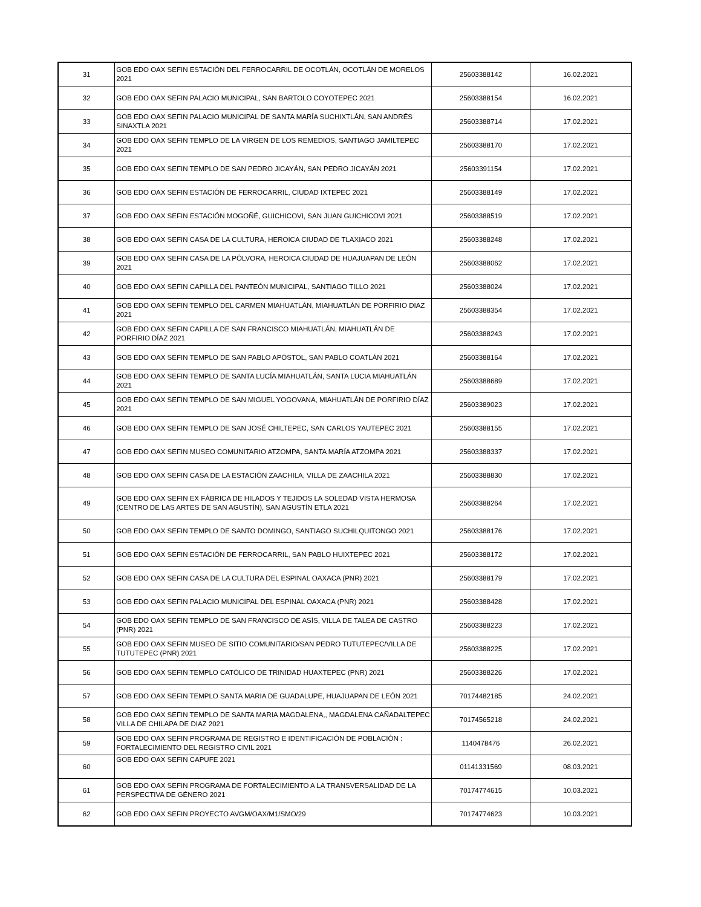| 31 | GOB EDO OAX SEFIN ESTACIÓN DEL FERROCARRIL DE OCOTLÁN, OCOTLÁN DE MORELOS 2021 | 25603388142 | 16.02.2021 |
| 32 | GOB EDO OAX SEFIN PALACIO MUNICIPAL, SAN BARTOLO COYOTEPEC 2021 | 25603388154 | 16.02.2021 |
| 33 | GOB EDO OAX SEFIN PALACIO MUNICIPAL DE SANTA MARÍA SUCHIXTLÁN, SAN ANDRÉS SINAXTLA 2021 | 25603388714 | 17.02.2021 |
| 34 | GOB EDO OAX SEFIN TEMPLO DE LA VIRGEN DE LOS REMEDIOS, SANTIAGO JAMILTEPEC 2021 | 25603388170 | 17.02.2021 |
| 35 | GOB EDO OAX SEFIN TEMPLO DE SAN PEDRO JICAYÁN, SAN PEDRO JICAYÁN 2021 | 25603391154 | 17.02.2021 |
| 36 | GOB EDO OAX SEFIN ESTACIÓN DE FERROCARRIL, CIUDAD IXTEPEC 2021 | 25603388149 | 17.02.2021 |
| 37 | GOB EDO OAX SEFIN ESTACIÓN MOGOÑÉ, GUICHICOVI, SAN JUAN GUICHICOVI 2021 | 25603388519 | 17.02.2021 |
| 38 | GOB EDO OAX SEFIN CASA DE LA CULTURA, HEROICA CIUDAD DE TLAXIACO 2021 | 25603388248 | 17.02.2021 |
| 39 | GOB EDO OAX SEFIN CASA DE LA PÓLVORA, HEROICA CIUDAD DE HUAJUAPAN DE LEÓN 2021 | 25603388062 | 17.02.2021 |
| 40 | GOB EDO OAX SEFIN CAPILLA DEL PANTEÓN MUNICIPAL, SANTIAGO TILLO 2021 | 25603388024 | 17.02.2021 |
| 41 | GOB EDO OAX SEFIN TEMPLO DEL CARMEN MIAHUATLÁN, MIAHUATLÁN DE PORFIRIO DIAZ 2021 | 25603388354 | 17.02.2021 |
| 42 | GOB EDO OAX SEFIN CAPILLA DE SAN FRANCISCO MIAHUATLÁN, MIAHUATLÁN DE PORFIRIO DÍAZ 2021 | 25603388243 | 17.02.2021 |
| 43 | GOB EDO OAX SEFIN TEMPLO DE SAN PABLO APÓSTOL, SAN PABLO COATLÁN 2021 | 25603388164 | 17.02.2021 |
| 44 | GOB EDO OAX SEFIN TEMPLO DE SANTA LUCÍA MIAHUATLÁN, SANTA LUCIA MIAHUATLÁN 2021 | 25603388689 | 17.02.2021 |
| 45 | GOB EDO OAX SEFIN TEMPLO DE SAN MIGUEL YOGOVANA, MIAHUATLÁN DE PORFIRIO DÍAZ 2021 | 25603389023 | 17.02.2021 |
| 46 | GOB EDO OAX SEFIN TEMPLO DE SAN JOSÉ CHILTEPEC, SAN CARLOS YAUTEPEC 2021 | 25603388155 | 17.02.2021 |
| 47 | GOB EDO OAX SEFIN MUSEO COMUNITARIO ATZOMPA, SANTA MARÍA ATZOMPA 2021 | 25603388337 | 17.02.2021 |
| 48 | GOB EDO OAX SEFIN CASA DE LA ESTACIÓN ZAACHILA, VILLA DE ZAACHILA 2021 | 25603388830 | 17.02.2021 |
| 49 | GOB EDO OAX SEFIN EX FÁBRICA DE HILADOS Y TEJIDOS LA SOLEDAD VISTA HERMOSA (CENTRO DE LAS ARTES DE SAN AGUSTÍN), SAN AGUSTÍN ETLA 2021 | 25603388264 | 17.02.2021 |
| 50 | GOB EDO OAX SEFIN TEMPLO DE SANTO DOMINGO, SANTIAGO SUCHILQUITONGO 2021 | 25603388176 | 17.02.2021 |
| 51 | GOB EDO OAX SEFIN ESTACIÓN DE FERROCARRIL, SAN PABLO HUIXTEPEC 2021 | 25603388172 | 17.02.2021 |
| 52 | GOB EDO OAX SEFIN CASA DE LA CULTURA DEL ESPINAL OAXACA (PNR) 2021 | 25603388179 | 17.02.2021 |
| 53 | GOB EDO OAX SEFIN PALACIO MUNICIPAL DEL ESPINAL OAXACA (PNR) 2021 | 25603388428 | 17.02.2021 |
| 54 | GOB EDO OAX SEFIN TEMPLO DE SAN FRANCISCO DE ASÍS, VILLA DE TALEA DE CASTRO (PNR) 2021 | 25603388223 | 17.02.2021 |
| 55 | GOB EDO OAX SEFIN MUSEO DE SITIO COMUNITARIO/SAN PEDRO TUTUTEPEC/VILLA DE TUTUTEPEC (PNR) 2021 | 25603388225 | 17.02.2021 |
| 56 | GOB EDO OAX SEFIN TEMPLO CATÓLICO DE TRINIDAD HUAXTEPEC (PNR) 2021 | 25603388226 | 17.02.2021 |
| 57 | GOB EDO OAX SEFIN TEMPLO SANTA MARIA DE GUADALUPE, HUAJUAPAN DE LEÓN 2021 | 70174482185 | 24.02.2021 |
| 58 | GOB EDO OAX SEFIN TEMPLO DE SANTA MARIA MAGDALENA,, MAGDALENA CAÑADALTEPEC VILLA DE CHILAPA DE DIAZ 2021 | 70174565218 | 24.02.2021 |
| 59 | GOB EDO OAX SEFIN PROGRAMA DE REGISTRO E IDENTIFICACIÓN DE POBLACIÓN : FORTALECIMIENTO DEL REGISTRO CIVIL 2021 | 1140478476 | 26.02.2021 |
| 60 | GOB EDO OAX SEFIN CAPUFE 2021 | 01141331569 | 08.03.2021 |
| 61 | GOB EDO OAX SEFIN PROGRAMA DE FORTALECIMIENTO A LA TRANSVERSALIDAD DE LA PERSPECTIVA DE GÉNERO 2021 | 70174774615 | 10.03.2021 |
| 62 | GOB EDO OAX SEFIN PROYECTO AVGM/OAX/M1/SMO/29 | 70174774623 | 10.03.2021 |